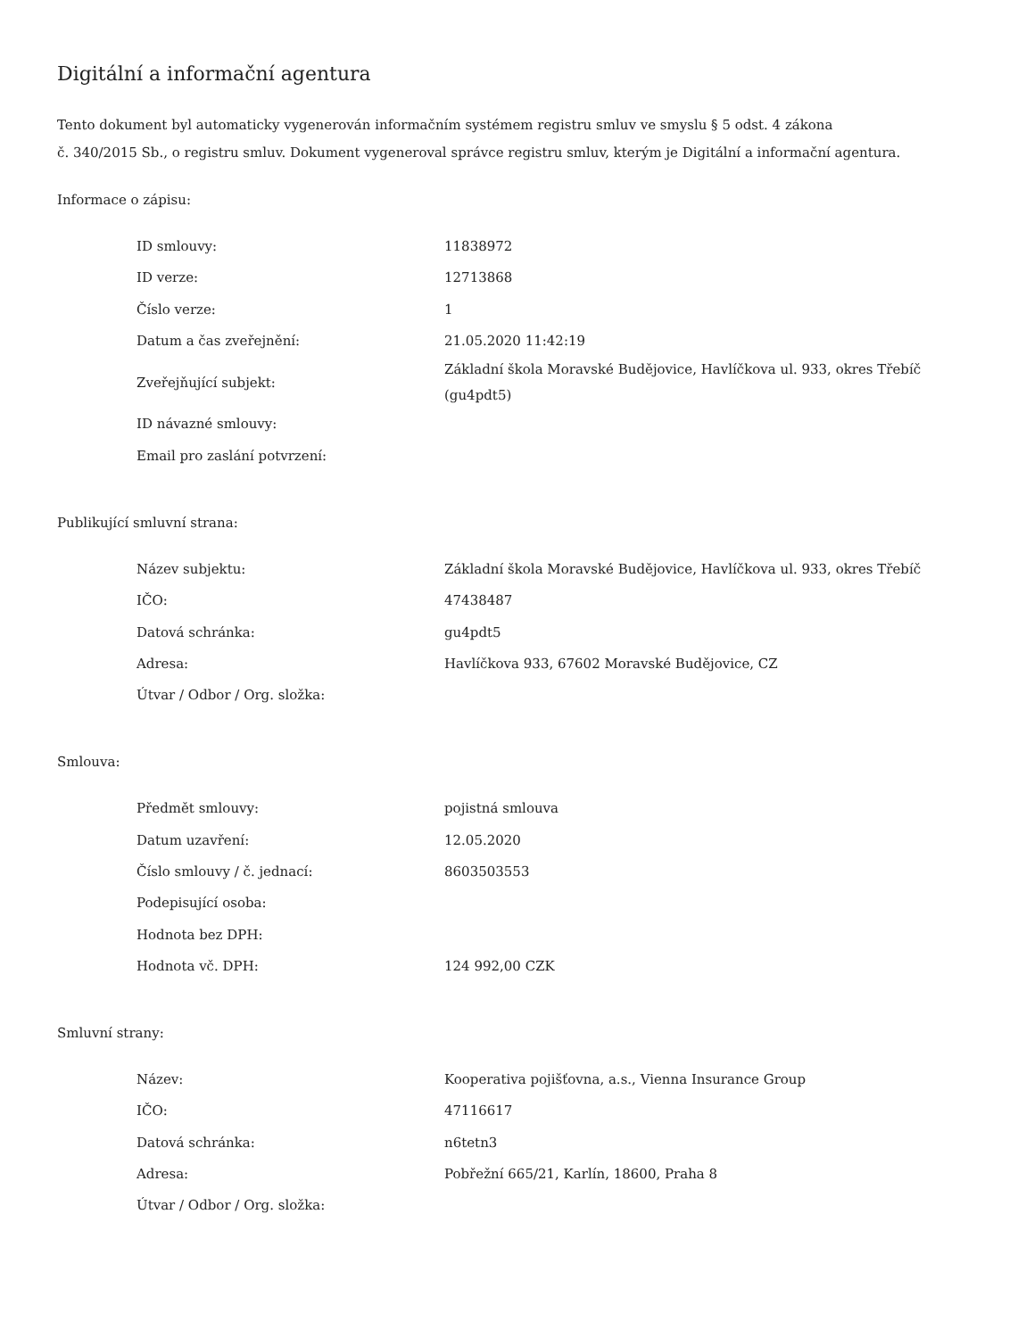Digitální a informační agentura
Tento dokument byl automaticky vygenerován informačním systémem registru smluv ve smyslu § 5 odst. 4 zákona
č. 340/2015 Sb., o registru smluv. Dokument vygeneroval správce registru smluv, kterým je Digitální a informační agentura.
Informace o zápisu:
| ID smlouvy: | 11838972 |
| ID verze: | 12713868 |
| Číslo verze: | 1 |
| Datum a čas zveřejnění: | 21.05.2020 11:42:19 |
| Zveřejňující subjekt: | Základní škola Moravské Budějovice, Havlíčkova ul. 933, okres Třebíč (gu4pdt5) |
| ID návazné smlouvy: | |
| Email pro zaslání potvrzení: | |
Publikující smluvní strana:
| Název subjektu: | Základní škola Moravské Budějovice, Havlíčkova ul. 933, okres Třebíč |
| IČO: | 47438487 |
| Datová schránka: | gu4pdt5 |
| Adresa: | Havlíčkova 933, 67602 Moravské Budějovice, CZ |
| Útvar / Odbor / Org. složka: | |
Smlouva:
| Předmět smlouvy: | pojistná smlouva |
| Datum uzavření: | 12.05.2020 |
| Číslo smlouvy / č. jednací: | 8603503553 |
| Podepisující osoba: | |
| Hodnota bez DPH: | |
| Hodnota vč. DPH: | 124 992,00 CZK |
Smluvní strany:
| Název: | Kooperativa pojišťovna, a.s., Vienna Insurance Group |
| IČO: | 47116617 |
| Datová schránka: | n6tetn3 |
| Adresa: | Pobřežní 665/21, Karlín, 18600, Praha 8 |
| Útvar / Odbor / Org. složka: | |